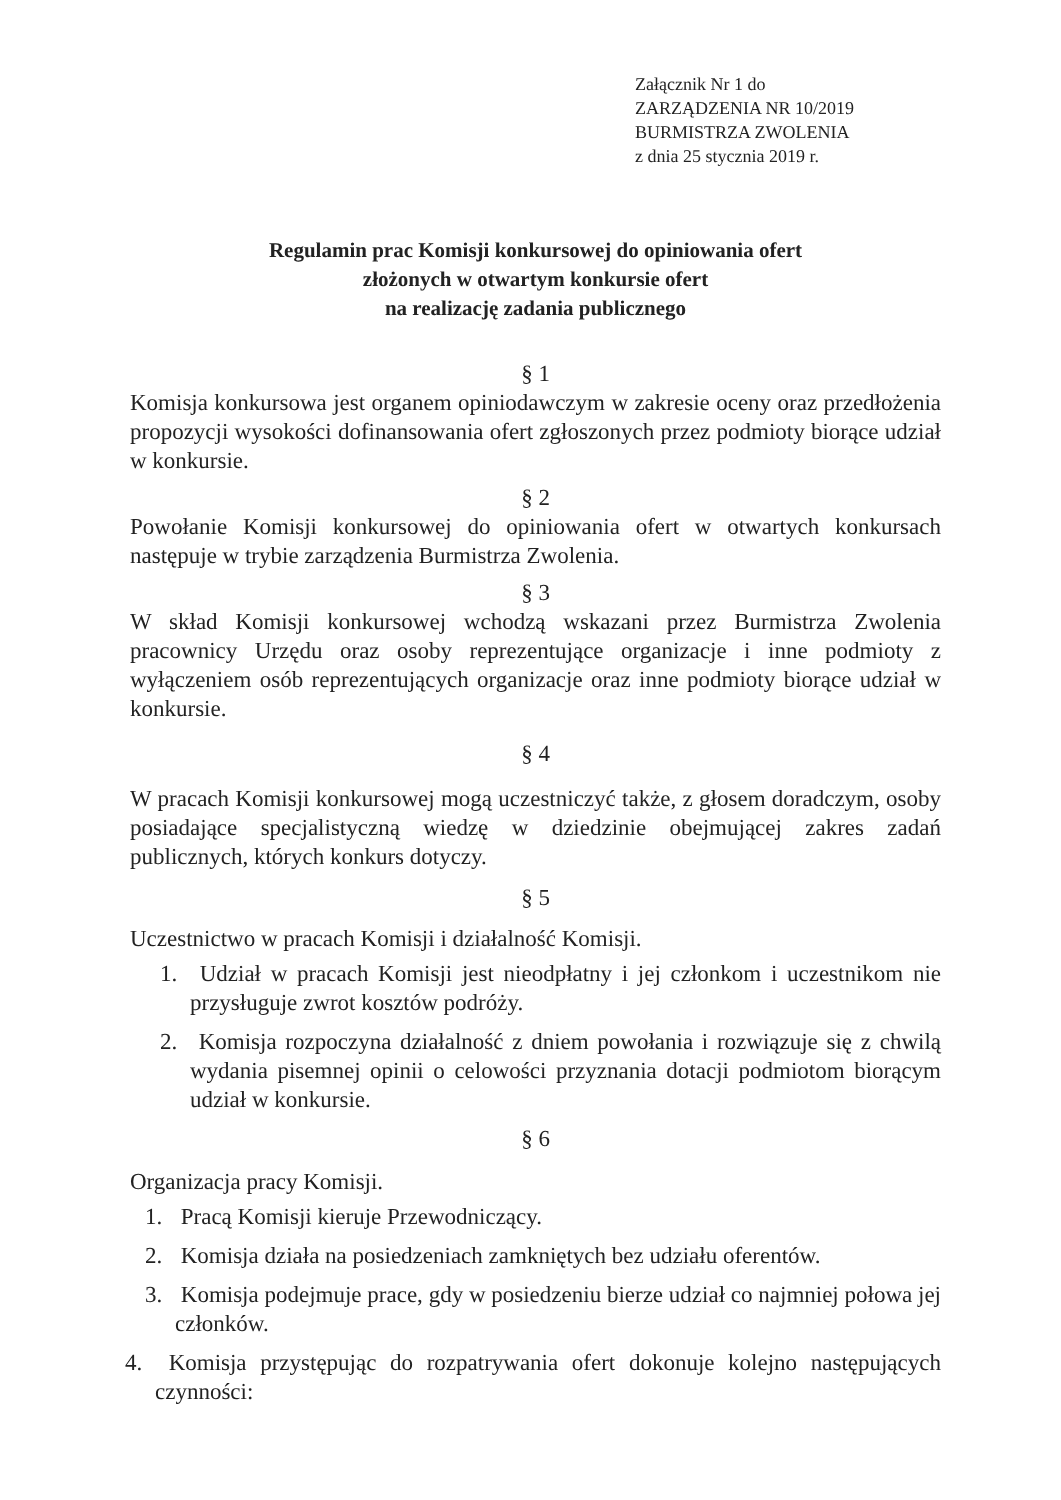Załącznik Nr 1 do
ZARZĄDZENIA NR 10/2019
BURMISTRZA ZWOLENIA
z dnia 25 stycznia 2019 r.
Regulamin prac Komisji konkursowej do opiniowania ofert
złożonych w otwartym konkursie ofert
na realizację zadania publicznego
§ 1
Komisja konkursowa jest organem opiniodawczym w zakresie oceny oraz przedłożenia propozycji wysokości dofinansowania ofert zgłoszonych przez podmioty biorące udział w konkursie.
§ 2
Powołanie Komisji konkursowej do opiniowania ofert w otwartych konkursach następuje w trybie zarządzenia Burmistrza Zwolenia.
§ 3
W skład Komisji konkursowej wchodzą wskazani przez Burmistrza Zwolenia pracownicy Urzędu oraz osoby reprezentujące organizacje i inne podmioty z wyłączeniem osób reprezentujących organizacje oraz inne podmioty biorące udział w konkursie.
§ 4
W pracach Komisji konkursowej mogą uczestniczyć także, z głosem doradczym, osoby posiadające specjalistyczną wiedzę w dziedzinie obejmującej zakres zadań publicznych, których konkurs dotyczy.
§ 5
Uczestnictwo w pracach Komisji i działalność Komisji.
1. Udział w pracach Komisji jest nieodpłatny i jej członkom i uczestnikom nie przysługuje zwrot kosztów podróży.
2. Komisja rozpoczyna działalność z dniem powołania i rozwiązuje się z chwilą wydania pisemnej opinii o celowości przyznania dotacji podmiotom biorącym udział w konkursie.
§ 6
Organizacja pracy Komisji.
1. Pracą Komisji kieruje Przewodniczący.
2. Komisja działa na posiedzeniach zamkniętych bez udziału oferentów.
3. Komisja podejmuje prace, gdy w posiedzeniu bierze udział co najmniej połowa jej członków.
4. Komisja przystępując do rozpatrywania ofert dokonuje kolejno następujących czynności: